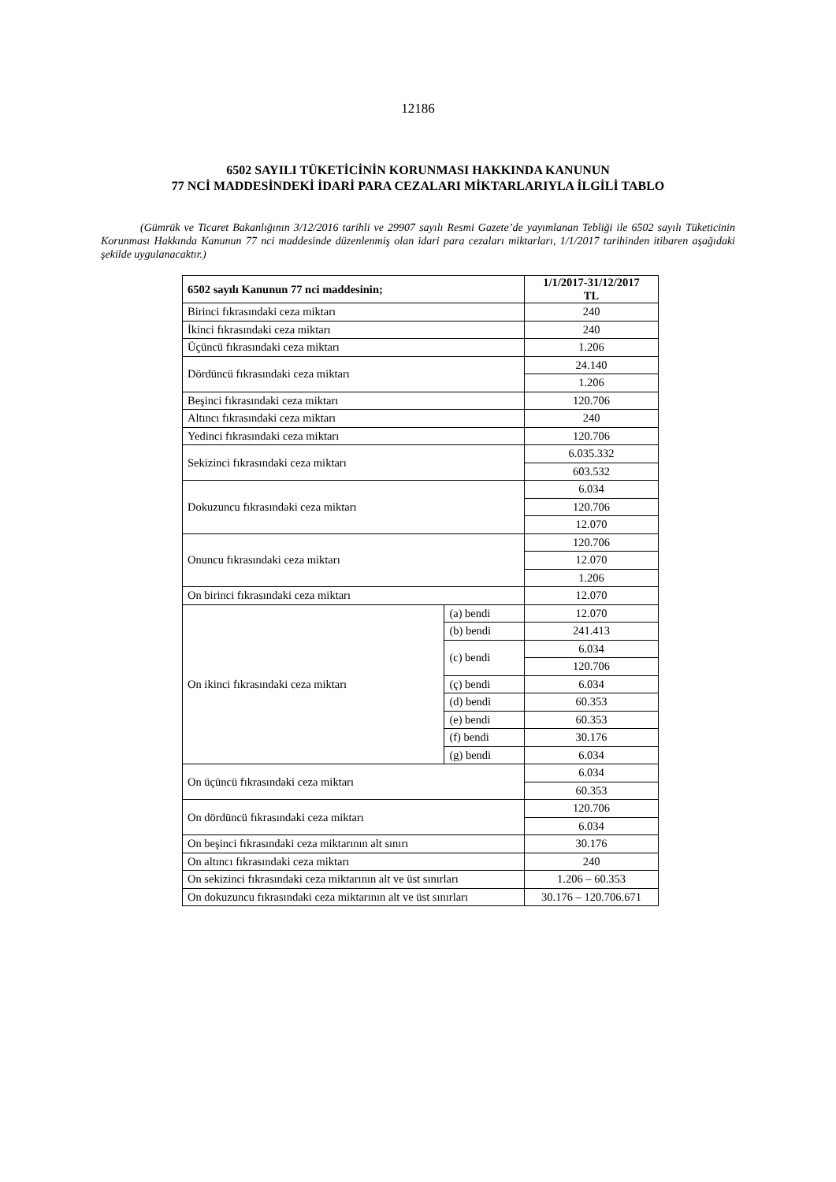12186
6502 SAYILI TÜKETİCİNİN KORUNMASI HAKKINDA KANUNUN
77 NCİ MADDESİNDEKİ İDARİ PARA CEZALARI MİKTARLARIYLA İLGİLİ TABLO
(Gümrük ve Ticaret Bakanlığının 3/12/2016 tarihli ve 29907 sayılı Resmi Gazete’de yayımlanan Tebliği ile 6502 sayılı Tüketicinin Korunması Hakkında Kanunun 77 nci maddesinde düzenlenmiş olan idari para cezaları miktarları, 1/1/2017 tarihinden itibaren aşağıdaki şekilde uygulanacaktır.)
| 6502 sayılı Kanunun 77 nci maddesinin; | | 1/1/2017-31/12/2017 TL |
| --- | --- | --- |
| Birinci fıkrasındaki ceza miktarı | | 240 |
| İkinci fıkrasındaki ceza miktarı | | 240 |
| Üçüncü fıkrasındaki ceza miktarı | | 1.206 |
| Dördüncü fıkrasındaki ceza miktarı | | 24.140 |
| | | 1.206 |
| Beşinci fıkrasındaki ceza miktarı | | 120.706 |
| Altıncı fıkrasındaki ceza miktarı | | 240 |
| Yedinci fıkrasındaki ceza miktarı | | 120.706 |
| Sekizinci fıkrasındaki ceza miktarı | | 6.035.332 |
| | | 603.532 |
| Dokuzuncu fıkrasındaki ceza miktarı | | 6.034 |
| | | 120.706 |
| | | 12.070 |
| Onuncu fıkrasındaki ceza miktarı | | 120.706 |
| | | 12.070 |
| | | 1.206 |
| On birinci fıkrasındaki ceza miktarı | | 12.070 |
| On ikinci fıkrasındaki ceza miktarı | (a) bendi | 12.070 |
| | (b) bendi | 241.413 |
| | (c) bendi | 6.034 |
| | | 120.706 |
| | (ç) bendi | 6.034 |
| | (d) bendi | 60.353 |
| | (e) bendi | 60.353 |
| | (f) bendi | 30.176 |
| | (g) bendi | 6.034 |
| On üçüncü fıkrasındaki ceza miktarı | | 6.034 |
| | | 60.353 |
| On dördüncü fıkrasındaki ceza miktarı | | 120.706 |
| | | 6.034 |
| On beşinci fıkrasındaki ceza miktarının alt sınırı | | 30.176 |
| On altıncı fıkrasındaki ceza miktarı | | 240 |
| On sekizinci fıkrasındaki ceza miktarının alt ve üst sınırları | | 1.206 – 60.353 |
| On dokuzuncu fıkrasındaki ceza miktarının alt ve üst sınırları | | 30.176 – 120.706.671 |